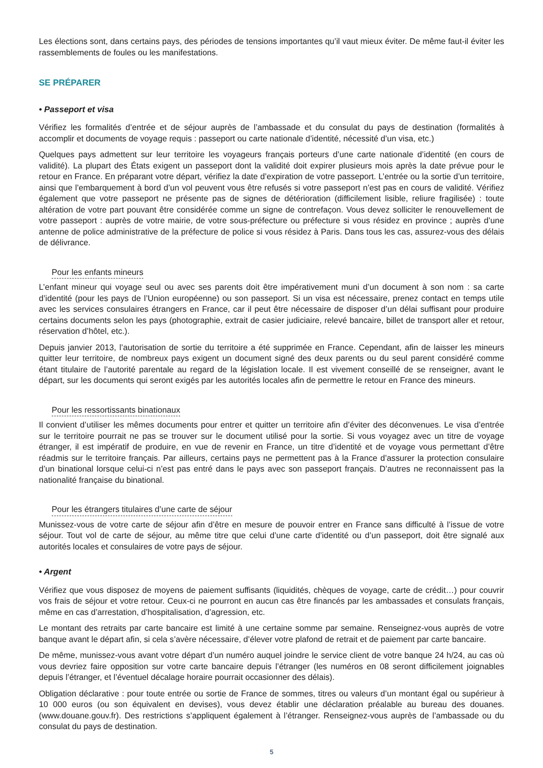Les élections sont, dans certains pays, des périodes de tensions importantes qu’il vaut mieux éviter. De même faut-il éviter les rassemblements de foules ou les manifestations.
SE PRÉPARER
• Passeport et visa
Vérifiez les formalités d’entrée et de séjour auprès de l’ambassade et du consulat du pays de destination (formalités à accomplir et documents de voyage requis : passeport ou carte nationale d’identité, nécessité d’un visa, etc.)
Quelques pays admettent sur leur territoire les voyageurs français porteurs d’une carte nationale d’identité (en cours de validité). La plupart des États exigent un passeport dont la validité doit expirer plusieurs mois après la date prévue pour le retour en France. En préparant votre départ, vérifiez la date d’expiration de votre passeport. L’entrée ou la sortie d’un territoire, ainsi que l’embarquement à bord d’un vol peuvent vous être refusés si votre passeport n’est pas en cours de validité. Vérifiez également que votre passeport ne présente pas de signes de détérioration (difficilement lisible, reliure fragilisée) : toute altération de votre part pouvant être considérée comme un signe de contrefaçon. Vous devez solliciter le renouvellement de votre passeport : auprès de votre mairie, de votre sous-préfecture ou préfecture si vous résidez en province ; auprès d’une antenne de police administrative de la préfecture de police si vous résidez à Paris. Dans tous les cas, assurez-vous des délais de délivrance.
Pour les enfants mineurs
L’enfant mineur qui voyage seul ou avec ses parents doit être impérativement muni d’un document à son nom : sa carte d’identité (pour les pays de l’Union européenne) ou son passeport. Si un visa est nécessaire, prenez contact en temps utile avec les services consulaires étrangers en France, car il peut être nécessaire de disposer d’un délai suffisant pour produire certains documents selon les pays (photographie, extrait de casier judiciaire, relevé bancaire, billet de transport aller et retour, réservation d’hôtel, etc.).
Depuis janvier 2013, l’autorisation de sortie du territoire a été supprimée en France. Cependant, afin de laisser les mineurs quitter leur territoire, de nombreux pays exigent un document signé des deux parents ou du seul parent considéré comme étant titulaire de l’autorité parentale au regard de la législation locale. Il est vivement conseillé de se renseigner, avant le départ, sur les documents qui seront exigés par les autorités locales afin de permettre le retour en France des mineurs.
Pour les ressortissants binationaux
Il convient d’utiliser les mêmes documents pour entrer et quitter un territoire afin d’éviter des déconvenues. Le visa d’entrée sur le territoire pourrait ne pas se trouver sur le document utilisé pour la sortie. Si vous voyagez avec un titre de voyage étranger, il est impératif de produire, en vue de revenir en France, un titre d’identité et de voyage vous permettant d’être réadmis sur le territoire français. Par ailleurs, certains pays ne permettent pas à la France d’assurer la protection consulaire d’un binational lorsque celui-ci n’est pas entré dans le pays avec son passeport français. D’autres ne reconnaissent pas la nationalité française du binational.
Pour les étrangers titulaires d’une carte de séjour
Munissez-vous de votre carte de séjour afin d’être en mesure de pouvoir entrer en France sans difficulté à l’issue de votre séjour. Tout vol de carte de séjour, au même titre que celui d’une carte d’identité ou d’un passeport, doit être signalé aux autorités locales et consulaires de votre pays de séjour.
• Argent
Vérifiez que vous disposez de moyens de paiement suffisants (liquidités, chèques de voyage, carte de crédit…) pour couvrir vos frais de séjour et votre retour. Ceux-ci ne pourront en aucun cas être financés par les ambassades et consulats français, même en cas d’arrestation, d’hospitalisation, d’agression, etc.
Le montant des retraits par carte bancaire est limité à une certaine somme par semaine. Renseignez-vous auprès de votre banque avant le départ afin, si cela s’avère nécessaire, d’élever votre plafond de retrait et de paiement par carte bancaire.
De même, munissez-vous avant votre départ d’un numéro auquel joindre le service client de votre banque 24 h/24, au cas où vous devriez faire opposition sur votre carte bancaire depuis l’étranger (les numéros en 08 seront difficilement joignables depuis l’étranger, et l’éventuel décalage horaire pourrait occasionner des délais).
Obligation déclarative : pour toute entrée ou sortie de France de sommes, titres ou valeurs d’un montant égal ou supérieur à 10 000 euros (ou son équivalent en devises), vous devez établir une déclaration préalable au bureau des douanes. (www.douane.gouv.fr). Des restrictions s’appliquent également à l’étranger. Renseignez-vous auprès de l’ambassade ou du consulat du pays de destination.
5